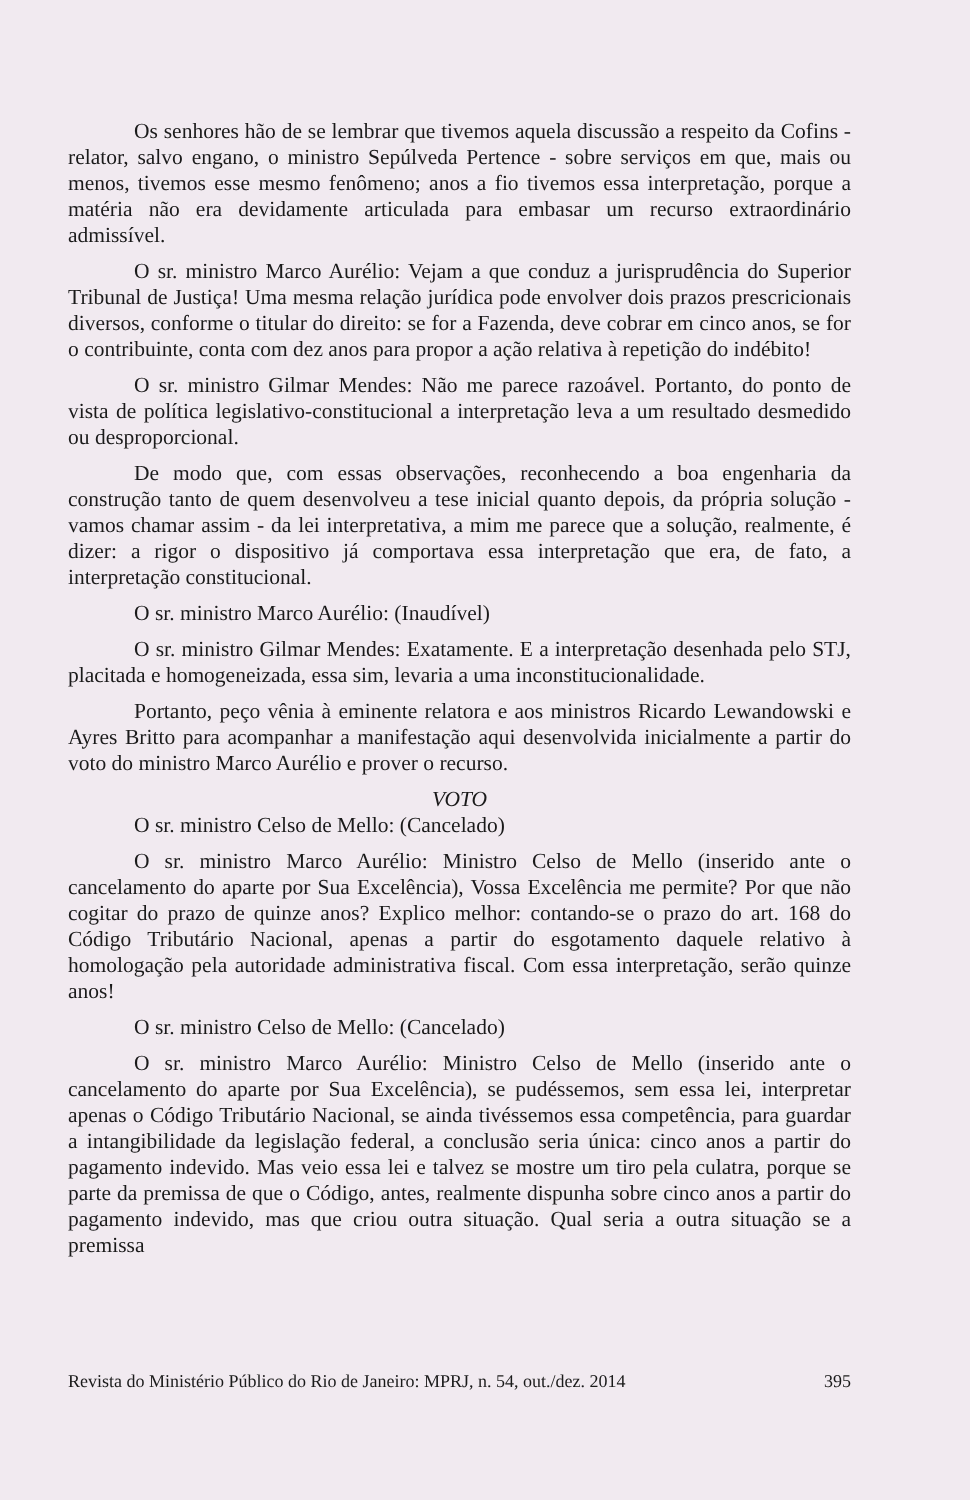Os senhores hão de se lembrar que tivemos aquela discussão a respeito da Cofins - relator, salvo engano, o ministro Sepúlveda Pertence - sobre serviços em que, mais ou menos, tivemos esse mesmo fenômeno; anos a fio tivemos essa interpretação, porque a matéria não era devidamente articulada para embasar um recurso extraordinário admissível.
O sr. ministro Marco Aurélio: Vejam a que conduz a jurisprudência do Superior Tribunal de Justiça! Uma mesma relação jurídica pode envolver dois prazos prescricionais diversos, conforme o titular do direito: se for a Fazenda, deve cobrar em cinco anos, se for o contribuinte, conta com dez anos para propor a ação relativa à repetição do indébito!
O sr. ministro Gilmar Mendes: Não me parece razoável. Portanto, do ponto de vista de política legislativo-constitucional a interpretação leva a um resultado desmedido ou desproporcional.
De modo que, com essas observações, reconhecendo a boa engenharia da construção tanto de quem desenvolveu a tese inicial quanto depois, da própria solução - vamos chamar assim - da lei interpretativa, a mim me parece que a solução, realmente, é dizer: a rigor o dispositivo já comportava essa interpretação que era, de fato, a interpretação constitucional.
O sr. ministro Marco Aurélio: (Inaudível)
O sr. ministro Gilmar Mendes: Exatamente. E a interpretação desenhada pelo STJ, placitada e homogeneizada, essa sim, levaria a uma inconstitucionalidade.
Portanto, peço vênia à eminente relatora e aos ministros Ricardo Lewandowski e Ayres Britto para acompanhar a manifestação aqui desenvolvida inicialmente a partir do voto do ministro Marco Aurélio e prover o recurso.
VOTO
O sr. ministro Celso de Mello: (Cancelado)
O sr. ministro Marco Aurélio: Ministro Celso de Mello (inserido ante o cancelamento do aparte por Sua Excelência), Vossa Excelência me permite? Por que não cogitar do prazo de quinze anos? Explico melhor: contando-se o prazo do art. 168 do Código Tributário Nacional, apenas a partir do esgotamento daquele relativo à homologação pela autoridade administrativa fiscal. Com essa interpretação, serão quinze anos!
O sr. ministro Celso de Mello: (Cancelado)
O sr. ministro Marco Aurélio: Ministro Celso de Mello (inserido ante o cancelamento do aparte por Sua Excelência), se pudéssemos, sem essa lei, interpretar apenas o Código Tributário Nacional, se ainda tivéssemos essa competência, para guardar a intangibilidade da legislação federal, a conclusão seria única: cinco anos a partir do pagamento indevido. Mas veio essa lei e talvez se mostre um tiro pela culatra, porque se parte da premissa de que o Código, antes, realmente dispunha sobre cinco anos a partir do pagamento indevido, mas que criou outra situação. Qual seria a outra situação se a premissa
Revista do Ministério Público do Rio de Janeiro: MPRJ, n. 54, out./dez. 2014 395